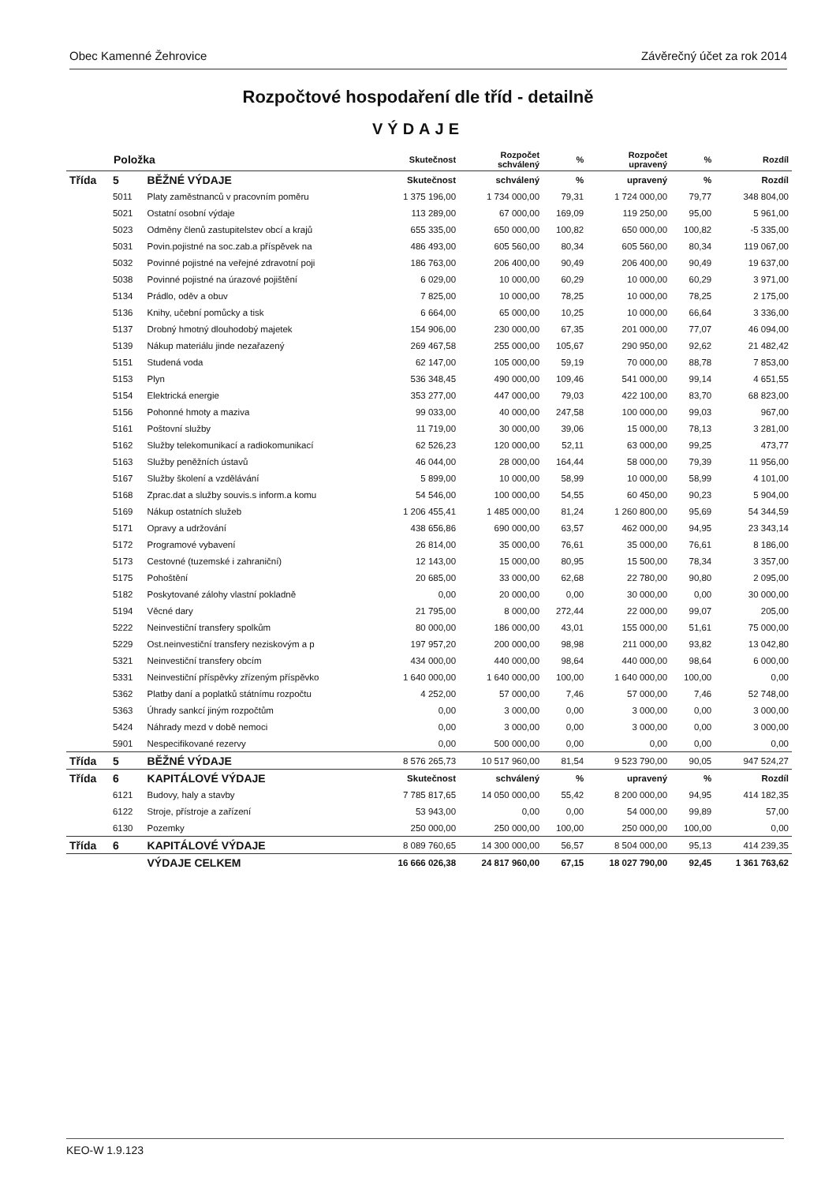Obec Kamenné Žehrovice Závěrečný účet za rok 2014
Rozpočtové hospodaření dle tříd - detailně
VÝDAJE
| Položka | | | Skutečnost | Rozpočet schválený | % | Rozpočet upravený | % | Rozdíl |
| --- | --- | --- | --- | --- | --- | --- | --- | --- |
| Třída | 5 | BĚŽNÉ VÝDAJE | Skutečnost | schválený | % | upravený | % | Rozdíl |
| | 5011 | Platy zaměstnanců v pracovním poměru | 1 375 196,00 | 1 734 000,00 | 79,31 | 1 724 000,00 | 79,77 | 348 804,00 |
| | 5021 | Ostatní osobní výdaje | 113 289,00 | 67 000,00 | 169,09 | 119 250,00 | 95,00 | 5 961,00 |
| | 5023 | Odměny členů zastupitelstev obcí a krajů | 655 335,00 | 650 000,00 | 100,82 | 650 000,00 | 100,82 | -5 335,00 |
| | 5031 | Povin.pojistné na soc.zab.a příspěvek na | 486 493,00 | 605 560,00 | 80,34 | 605 560,00 | 80,34 | 119 067,00 |
| | 5032 | Povinné pojistné na veřejné zdravotní poji | 186 763,00 | 206 400,00 | 90,49 | 206 400,00 | 90,49 | 19 637,00 |
| | 5038 | Povinné pojistné na úrazové pojištění | 6 029,00 | 10 000,00 | 60,29 | 10 000,00 | 60,29 | 3 971,00 |
| | 5134 | Prádlo, oděv a obuv | 7 825,00 | 10 000,00 | 78,25 | 10 000,00 | 78,25 | 2 175,00 |
| | 5136 | Knihy, učební pomůcky a tisk | 6 664,00 | 65 000,00 | 10,25 | 10 000,00 | 66,64 | 3 336,00 |
| | 5137 | Drobný hmotný dlouhodobý majetek | 154 906,00 | 230 000,00 | 67,35 | 201 000,00 | 77,07 | 46 094,00 |
| | 5139 | Nákup materiálu jinde nezařazený | 269 467,58 | 255 000,00 | 105,67 | 290 950,00 | 92,62 | 21 482,42 |
| | 5151 | Studená voda | 62 147,00 | 105 000,00 | 59,19 | 70 000,00 | 88,78 | 7 853,00 |
| | 5153 | Plyn | 536 348,45 | 490 000,00 | 109,46 | 541 000,00 | 99,14 | 4 651,55 |
| | 5154 | Elektrická energie | 353 277,00 | 447 000,00 | 79,03 | 422 100,00 | 83,70 | 68 823,00 |
| | 5156 | Pohonné hmoty a maziva | 99 033,00 | 40 000,00 | 247,58 | 100 000,00 | 99,03 | 967,00 |
| | 5161 | Poštovní služby | 11 719,00 | 30 000,00 | 39,06 | 15 000,00 | 78,13 | 3 281,00 |
| | 5162 | Služby telekomunikací a radiokomunikací | 62 526,23 | 120 000,00 | 52,11 | 63 000,00 | 99,25 | 473,77 |
| | 5163 | Služby peněžních ústavů | 46 044,00 | 28 000,00 | 164,44 | 58 000,00 | 79,39 | 11 956,00 |
| | 5167 | Služby školení a vzdělávání | 5 899,00 | 10 000,00 | 58,99 | 10 000,00 | 58,99 | 4 101,00 |
| | 5168 | Zprac.dat a služby souvis.s inform.a komu | 54 546,00 | 100 000,00 | 54,55 | 60 450,00 | 90,23 | 5 904,00 |
| | 5169 | Nákup ostatních služeb | 1 206 455,41 | 1 485 000,00 | 81,24 | 1 260 800,00 | 95,69 | 54 344,59 |
| | 5171 | Opravy a udržování | 438 656,86 | 690 000,00 | 63,57 | 462 000,00 | 94,95 | 23 343,14 |
| | 5172 | Programové vybavení | 26 814,00 | 35 000,00 | 76,61 | 35 000,00 | 76,61 | 8 186,00 |
| | 5173 | Cestovné (tuzemské i zahraniční) | 12 143,00 | 15 000,00 | 80,95 | 15 500,00 | 78,34 | 3 357,00 |
| | 5175 | Pohoštění | 20 685,00 | 33 000,00 | 62,68 | 22 780,00 | 90,80 | 2 095,00 |
| | 5182 | Poskytované zálohy vlastní pokladně | 0,00 | 20 000,00 | 0,00 | 30 000,00 | 0,00 | 30 000,00 |
| | 5194 | Věcné dary | 21 795,00 | 8 000,00 | 272,44 | 22 000,00 | 99,07 | 205,00 |
| | 5222 | Neinvestiční transfery spolkům | 80 000,00 | 186 000,00 | 43,01 | 155 000,00 | 51,61 | 75 000,00 |
| | 5229 | Ost.neinvestiční transfery neziskovým a p | 197 957,20 | 200 000,00 | 98,98 | 211 000,00 | 93,82 | 13 042,80 |
| | 5321 | Neinvestiční transfery obcím | 434 000,00 | 440 000,00 | 98,64 | 440 000,00 | 98,64 | 6 000,00 |
| | 5331 | Neinvestiční příspěvky zřízeným příspěvko | 1 640 000,00 | 1 640 000,00 | 100,00 | 1 640 000,00 | 100,00 | 0,00 |
| | 5362 | Platby daní a poplatků státnímu rozpočtu | 4 252,00 | 57 000,00 | 7,46 | 57 000,00 | 7,46 | 52 748,00 |
| | 5363 | Úhrady sankcí jiným rozpočtům | 0,00 | 3 000,00 | 0,00 | 3 000,00 | 0,00 | 3 000,00 |
| | 5424 | Náhrady mezd v době nemoci | 0,00 | 3 000,00 | 0,00 | 3 000,00 | 0,00 | 3 000,00 |
| | 5901 | Nespecifikované rezervy | 0,00 | 500 000,00 | 0,00 | 0,00 | 0,00 | 0,00 |
| Třída | 5 | BĚŽNÉ VÝDAJE | 8 576 265,73 | 10 517 960,00 | 81,54 | 9 523 790,00 | 90,05 | 947 524,27 |
| Třída | 6 | KAPITÁLOVÉ VÝDAJE | Skutečnost | schválený | % | upravený | % | Rozdíl |
| | 6121 | Budovy, haly a stavby | 7 785 817,65 | 14 050 000,00 | 55,42 | 8 200 000,00 | 94,95 | 414 182,35 |
| | 6122 | Stroje, přístroje a zařízení | 53 943,00 | 0,00 | 0,00 | 54 000,00 | 99,89 | 57,00 |
| | 6130 | Pozemky | 250 000,00 | 250 000,00 | 100,00 | 250 000,00 | 100,00 | 0,00 |
| Třída | 6 | KAPITÁLOVÉ VÝDAJE | 8 089 760,65 | 14 300 000,00 | 56,57 | 8 504 000,00 | 95,13 | 414 239,35 |
| | | VÝDAJE CELKEM | 16 666 026,38 | 24 817 960,00 | 67,15 | 18 027 790,00 | 92,45 | 1 361 763,62 |
KEO-W 1.9.123